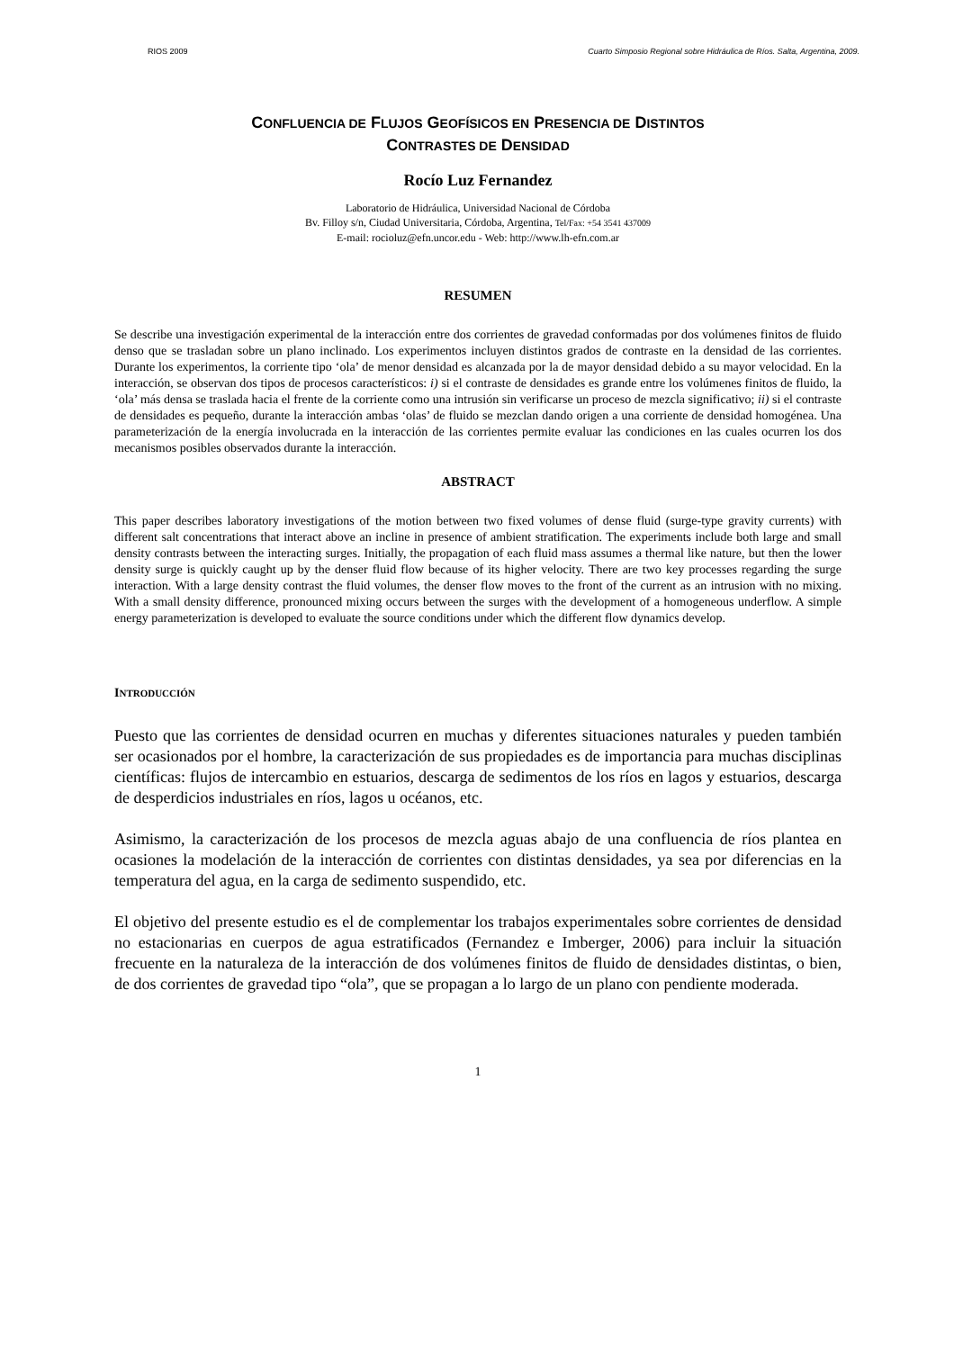RIOS 2009 Cuarto Simposio Regional sobre Hidráulica de Ríos. Salta, Argentina, 2009.
CONFLUENCIA DE FLUJOS GEOFÍSICOS EN PRESENCIA DE DISTINTOS
CONTRASTES DE DENSIDAD
Rocío Luz Fernandez
Laboratorio de Hidráulica, Universidad Nacional de Córdoba
Bv. Filloy s/n, Ciudad Universitaria, Córdoba, Argentina, Tel/Fax: +54 3541 437009
E-mail: rocioluz@efn.uncor.edu - Web: http://www.lh-efn.com.ar
RESUMEN
Se describe una investigación experimental de la interacción entre dos corrientes de gravedad conformadas por dos volúmenes finitos de fluido denso que se trasladan sobre un plano inclinado. Los experimentos incluyen distintos grados de contraste en la densidad de las corrientes. Durante los experimentos, la corriente tipo ‘ola’ de menor densidad es alcanzada por la de mayor densidad debido a su mayor velocidad. En la interacción, se observan dos tipos de procesos característicos: i) si el contraste de densidades es grande entre los volúmenes finitos de fluido, la ‘ola’ más densa se traslada hacia el frente de la corriente como una intrusión sin verificarse un proceso de mezcla significativo; ii) si el contraste de densidades es pequeño, durante la interacción ambas ‘olas’ de fluido se mezclan dando origen a una corriente de densidad homogénea. Una parameterización de la energía involucrada en la interacción de las corrientes permite evaluar las condiciones en las cuales ocurren los dos mecanismos posibles observados durante la interacción.
ABSTRACT
This paper describes laboratory investigations of the motion between two fixed volumes of dense fluid (surge-type gravity currents) with different salt concentrations that interact above an incline in presence of ambient stratification. The experiments include both large and small density contrasts between the interacting surges. Initially, the propagation of each fluid mass assumes a thermal like nature, but then the lower density surge is quickly caught up by the denser fluid flow because of its higher velocity. There are two key processes regarding the surge interaction. With a large density contrast the fluid volumes, the denser flow moves to the front of the current as an intrusion with no mixing. With a small density difference, pronounced mixing occurs between the surges with the development of a homogeneous underflow. A simple energy parameterization is developed to evaluate the source conditions under which the different flow dynamics develop.
INTRODUCCIÓN
Puesto que las corrientes de densidad ocurren en muchas y diferentes situaciones naturales y pueden también ser ocasionados por el hombre, la caracterización de sus propiedades es de importancia para muchas disciplinas científicas: flujos de intercambio en estuarios, descarga de sedimentos de los ríos en lagos y estuarios, descarga de desperdicios industriales en ríos, lagos u océanos, etc.
Asimismo, la caracterización de los procesos de mezcla aguas abajo de una confluencia de ríos plantea en ocasiones la modelación de la interacción de corrientes con distintas densidades, ya sea por diferencias en la temperatura del agua, en la carga de sedimento suspendido, etc.
El objetivo del presente estudio es el de complementar los trabajos experimentales sobre corrientes de densidad no estacionarias en cuerpos de agua estratificados (Fernandez e Imberger, 2006) para incluir la situación frecuente en la naturaleza de la interacción de dos volúmenes finitos de fluido de densidades distintas, o bien, de dos corrientes de gravedad tipo “ola”, que se propagan a lo largo de un plano con pendiente moderada.
1